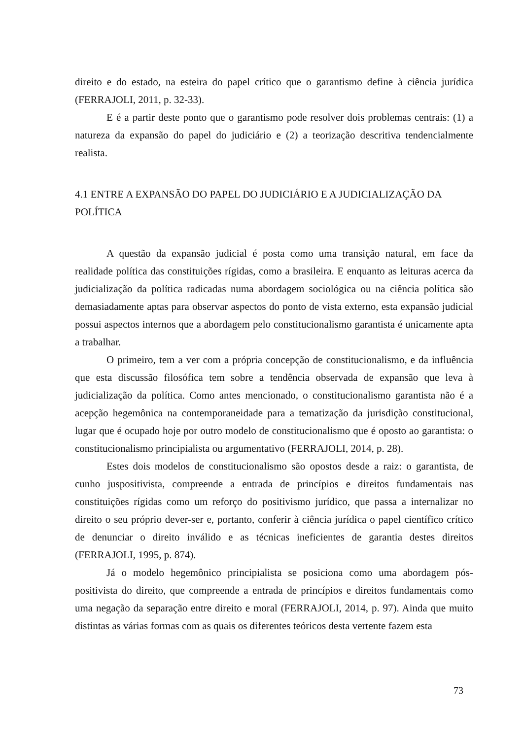direito e do estado, na esteira do papel crítico que o garantismo define à ciência jurídica (FERRAJOLI, 2011, p. 32-33).
E é a partir deste ponto que o garantismo pode resolver dois problemas centrais: (1) a natureza da expansão do papel do judiciário e (2) a teorização descritiva tendencialmente realista.
4.1 ENTRE A EXPANSÃO DO PAPEL DO JUDICIÁRIO E A JUDICIALIZAÇÃO DA POLÍTICA
A questão da expansão judicial é posta como uma transição natural, em face da realidade política das constituições rígidas, como a brasileira. E enquanto as leituras acerca da judicialização da política radicadas numa abordagem sociológica ou na ciência política são demasiadamente aptas para observar aspectos do ponto de vista externo, esta expansão judicial possui aspectos internos que a abordagem pelo constitucionalismo garantista é unicamente apta a trabalhar.
O primeiro, tem a ver com a própria concepção de constitucionalismo, e da influência que esta discussão filosófica tem sobre a tendência observada de expansão que leva à judicialização da política. Como antes mencionado, o constitucionalismo garantista não é a acepção hegemônica na contemporaneidade para a tematização da jurisdição constitucional, lugar que é ocupado hoje por outro modelo de constitucionalismo que é oposto ao garantista: o constitucionalismo principialista ou argumentativo (FERRAJOLI, 2014, p. 28).
Estes dois modelos de constitucionalismo são opostos desde a raiz: o garantista, de cunho juspositivista, compreende a entrada de princípios e direitos fundamentais nas constituições rígidas como um reforço do positivismo jurídico, que passa a internalizar no direito o seu próprio dever-ser e, portanto, conferir à ciência jurídica o papel científico crítico de denunciar o direito inválido e as técnicas ineficientes de garantia destes direitos (FERRAJOLI, 1995, p. 874).
Já o modelo hegemônico principialista se posiciona como uma abordagem pós-positivista do direito, que compreende a entrada de princípios e direitos fundamentais como uma negação da separação entre direito e moral (FERRAJOLI, 2014, p. 97). Ainda que muito distintas as várias formas com as quais os diferentes teóricos desta vertente fazem esta
73